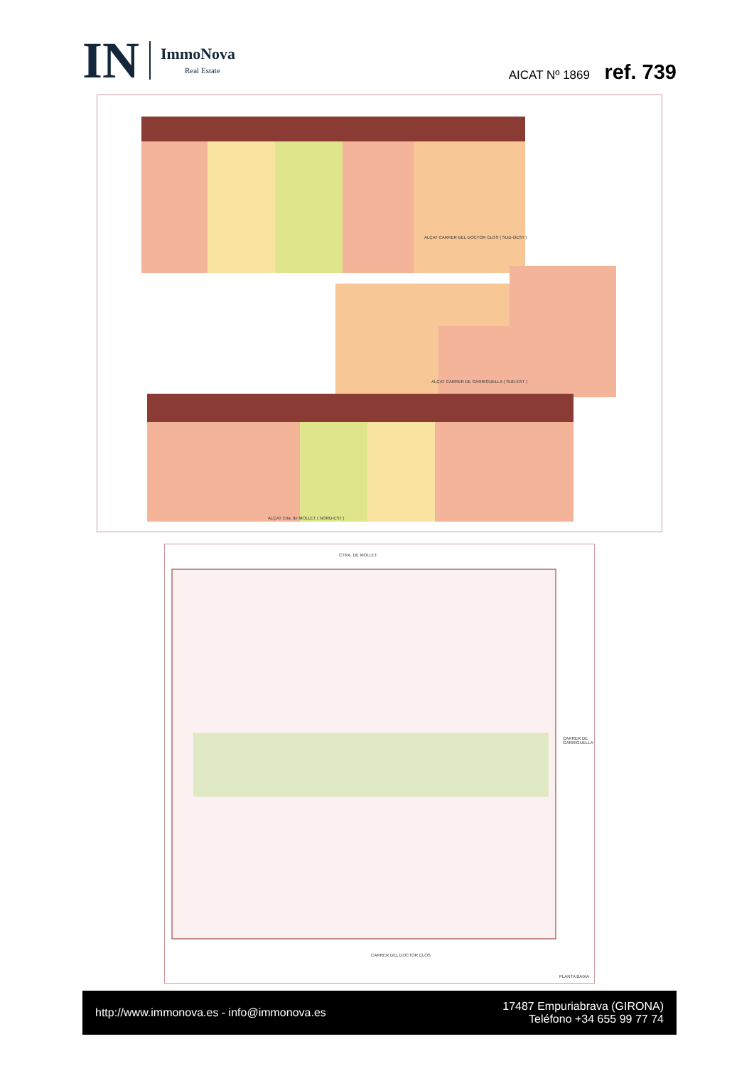IN
ImmoNova
Real Estate
AICAT Nº 1869 ref. 739
ALÇAT CARRER DEL DOCTOR CLOS ( SUD-OEST )
ALÇAT CARRER DE GARRIGUELLA ( SUD-EST )
ALÇAT Crta. de MOLLET ( NORD-EST )
CTRA. DE MOLLET
CARRER DEL DOCTOR CLOS
CARRER DE GARRIGUELLA
PLANTA BAIXA
http://www.immonova.es - info@immonova.es
17487 Empuriabrava (GIRONA)
Teléfono +34 655 99 77 74